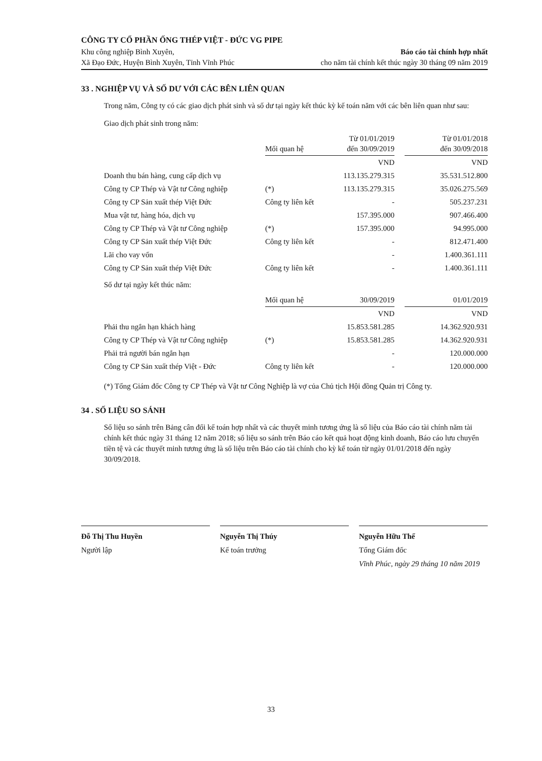CÔNG TY CỔ PHẦN ỐNG THÉP VIỆT - ĐỨC VG PIPE
Khu công nghiệp Bình Xuyên,
Xã Đạo Đức, Huyện Bình Xuyên, Tỉnh Vĩnh Phúc
Báo cáo tài chính hợp nhất
cho năm tài chính kết thúc ngày 30 tháng 09 năm 2019
33 . NGHIỆP VỤ VÀ SỐ DƯ VỚI CÁC BÊN LIÊN QUAN
Trong năm, Công ty có các giao dịch phát sinh và số dư tại ngày kết thúc kỳ kế toán năm với các bên liên quan như sau:
Giao dịch phát sinh trong năm:
| | Mối quan hệ | Từ 01/01/2019 đến 30/09/2019 | | Từ 01/01/2018 đến 30/09/2018 |
| --- | --- | --- | --- | --- |
| | | VND | | VND |
| Doanh thu bán hàng, cung cấp dịch vụ | | 113.135.279.315 | | 35.531.512.800 |
| Công ty CP Thép và Vật tư Công nghiệp | (*) | 113.135.279.315 | | 35.026.275.569 |
| Công ty CP Sản xuất thép Việt Đức | Công ty liên kết | - | | 505.237.231 |
| Mua vật tư, hàng hóa, dịch vụ | | 157.395.000 | | 907.466.400 |
| Công ty CP Thép và Vật tư Công nghiệp | (*) | 157.395.000 | | 94.995.000 |
| Công ty CP Sản xuất thép Việt Đức | Công ty liên kết | - | | 812.471.400 |
| Lãi cho vay vốn | | - | | 1.400.361.111 |
| Công ty CP Sản xuất thép Việt Đức | Công ty liên kết | - | | 1.400.361.111 |
Số dư tại ngày kết thúc năm:
| | Mối quan hệ | 30/09/2019 | | 01/01/2019 |
| --- | --- | --- | --- | --- |
| | | VND | | VND |
| Phải thu ngắn hạn khách hàng | | 15.853.581.285 | | 14.362.920.931 |
| Công ty CP Thép và Vật tư Công nghiệp | (*) | 15.853.581.285 | | 14.362.920.931 |
| Phải trả người bán ngắn hạn | | - | | 120.000.000 |
| Công ty CP Sản xuất thép Việt - Đức | Công ty liên kết | - | | 120.000.000 |
(*) Tổng Giám đốc Công ty CP Thép và Vật tư Công Nghiệp là vợ của Chủ tịch Hội đồng Quản trị Công ty.
34 . SỐ LIỆU SO SÁNH
Số liệu so sánh trên Bảng cân đối kế toán hợp nhất và các thuyết minh tương ứng là số liệu của Báo cáo tài chính năm tài chính kết thúc ngày 31 tháng 12 năm 2018; số liệu so sánh trên Báo cáo kết quả hoạt động kinh doanh, Báo cáo lưu chuyển tiền tệ và các thuyết minh tương ứng là số liệu trên Báo cáo tài chính cho kỳ kế toán từ ngày 01/01/2018 đến ngày 30/09/2018.
Đỗ Thị Thu Huyền
Người lập
Nguyễn Thị Thúy
Kế toán trưởng
Nguyễn Hữu Thể
Tổng Giám đốc
Vĩnh Phúc, ngày 29 tháng 10 năm 2019
33